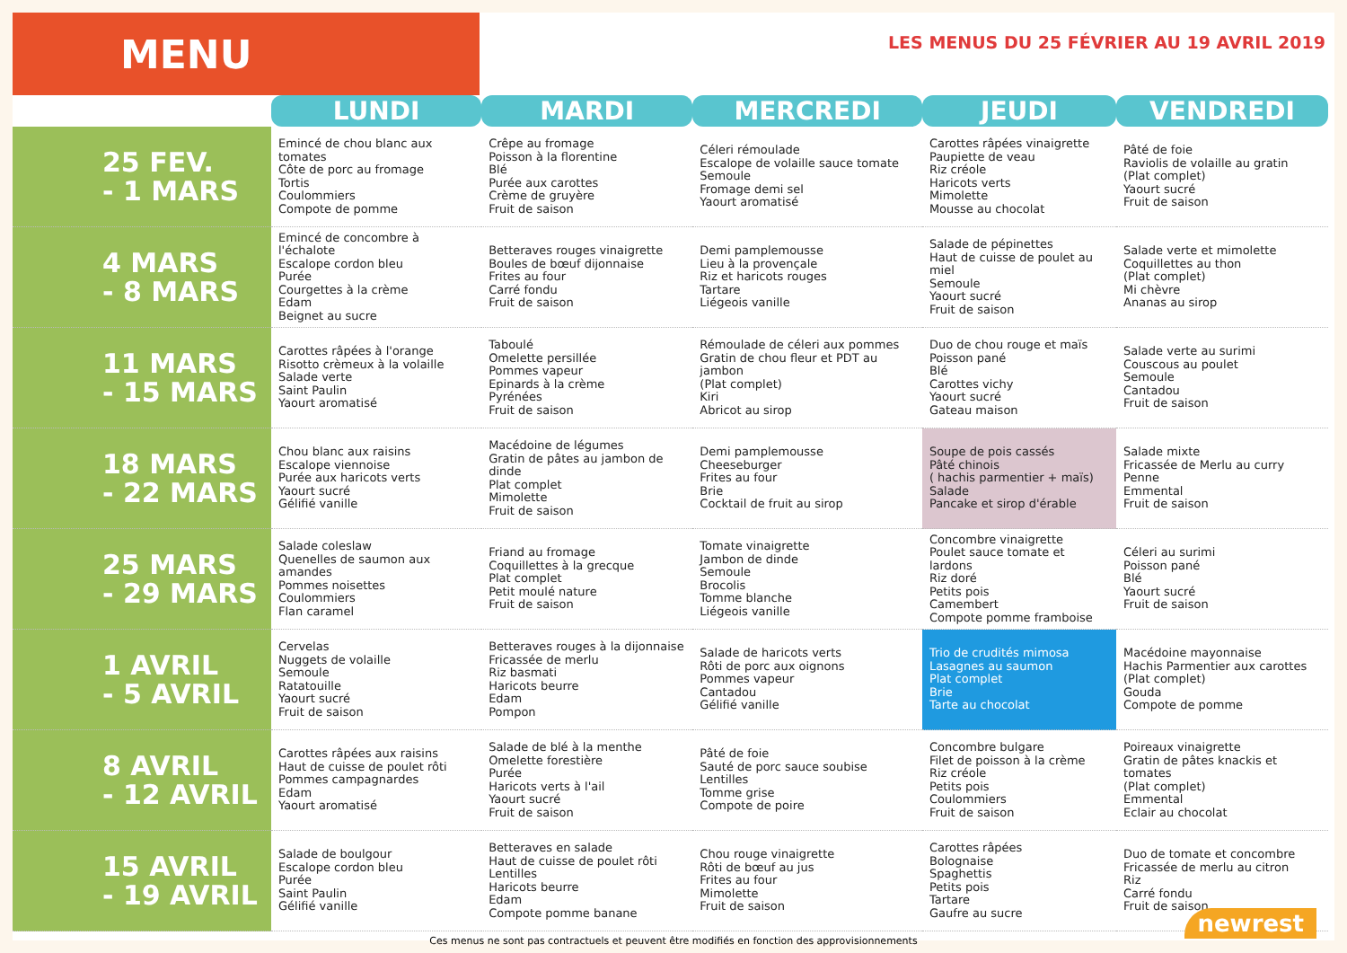MENU
LES MENUS DU 25 FÉVRIER AU 19 AVRIL 2019
| | LUNDI | MARDI | MERCREDI | JEUDI | VENDREDI |
| --- | --- | --- | --- | --- | --- |
| 25 FEV. - 1 MARS | Emincé de chou blanc aux tomates Côte de porc au fromage Tortis Coulommiers Compote de pomme | Crêpe au fromage Poisson à la florentine Blé Purée aux carottes Crème de gruyère Fruit de saison | Céleri rémoulade Escalope de volaille sauce tomate Semoule Fromage demi sel Yaourt aromatisé | Carottes râpées vinaigrette Paupiette de veau Riz créole Haricots verts Mimolette Mousse au chocolat | Pâté de foie Raviolis de volaille au gratin (Plat complet) Yaourt sucré Fruit de saison |
| 4 MARS - 8 MARS | Emincé de concombre à l'échalote Escalope cordon bleu Purée Courgettes à la crème Edam Beignet au sucre | Betteraves rouges vinaigrette Boules de bœuf dijonnaise Frites au four Carré fondu Fruit de saison | Demi pamplemousse Lieu à la provençale Riz et haricots rouges Tartare Liégeois vanille | Salade de pépinettes Haut de cuisse de poulet au miel Semoule Yaourt sucré Fruit de saison | Salade verte et mimolette Coquillettes au thon (Plat complet) Mi chèvre Ananas au sirop |
| 11 MARS - 15 MARS | Carottes râpées à l'orange Risotto crèmeux à la volaille Salade verte Saint Paulin Yaourt aromatisé | Taboulé Omelette persillée Pommes vapeur Epinards à la crème Pyrénées Fruit de saison | Rémoulade de céleri aux pommes Gratin de chou fleur et PDT au jambon (Plat complet) Kiri Abricot au sirop | Duo de chou rouge et maïs Poisson pané Blé Carottes vichy Yaourt sucré Gateau maison | Salade verte au surimi Couscous au poulet Semoule Cantadou Fruit de saison |
| 18 MARS - 22 MARS | Chou blanc aux raisins Escalope viennoise Purée aux haricots verts Yaourt sucré Gélifié vanille | Macédoine de légumes Gratin de pâtes au jambon de dinde Plat complet Mimolette Fruit de saison | Demi pamplemousse Cheeseburger Frites au four Brie Cocktail de fruit au sirop | Soupe de pois cassés Pâté chinois ( hachis parmentier + maïs) Salade Pancake et sirop d'érable | Salade mixte Fricassée de Merlu au curry Penne Emmental Fruit de saison |
| 25 MARS - 29 MARS | Salade coleslaw Quenelles de saumon aux amandes Pommes noisettes Coulommiers Flan caramel | Friand au fromage Coquillettes à la grecque Plat complet Petit moulé nature Fruit de saison | Tomate vinaigrette Jambon de dinde Semoule Brocolis Tomme blanche Liégeois vanille | Concombre vinaigrette Poulet sauce tomate et lardons Riz doré Petits pois Camembert Compote pomme framboise | Céleri au surimi Poisson pané Blé Yaourt sucré Fruit de saison |
| 1 AVRIL - 5 AVRIL | Cervelas Nuggets de volaille Semoule Ratatouille Yaourt sucré Fruit de saison | Betteraves rouges à la dijonnaise Fricassée de merlu Riz basmati Haricots beurre Edam Pompon | Salade de haricots verts Rôti de porc aux oignons Pommes vapeur Cantadou Gélifié vanille | Trio de crudités mimosa Lasagnes au saumon Plat complet Brie Tarte au chocolat | Macédoine mayonnaise Hachis Parmentier aux carottes (Plat complet) Gouda Compote de pomme |
| 8 AVRIL - 12 AVRIL | Carottes râpées aux raisins Haut de cuisse de poulet rôti Pommes campagnardes Edam Yaourt aromatisé | Salade de blé à la menthe Omelette forestière Purée Haricots verts à l'ail Yaourt sucré Fruit de saison | Pâté de foie Sauté de porc sauce soubise Lentilles Tomme grise Compote de poire | Concombre bulgare Filet de poisson à la crème Riz créole Petits pois Coulommiers Fruit de saison | Poireaux vinaigrette Gratin de pâtes knackis et tomates (Plat complet) Emmental Eclair au chocolat |
| 15 AVRIL - 19 AVRIL | Salade de boulgour Escalope cordon bleu Purée Saint Paulin Gélifié vanille | Betteraves en salade Haut de cuisse de poulet rôti Lentilles Haricots beurre Edam Compote pomme banane | Chou rouge vinaigrette Rôti de bœuf au jus Frites au four Mimolette Fruit de saison | Carottes râpées Bolognaise Spaghettis Petits pois Tartare Gaufre au sucre | Duo de tomate et concombre Fricassée de merlu au citron Riz Carré fondu Fruit de saison |
Ces menus ne sont pas contractuels et peuvent être modifiés en fonction des approvisionnements
newrest